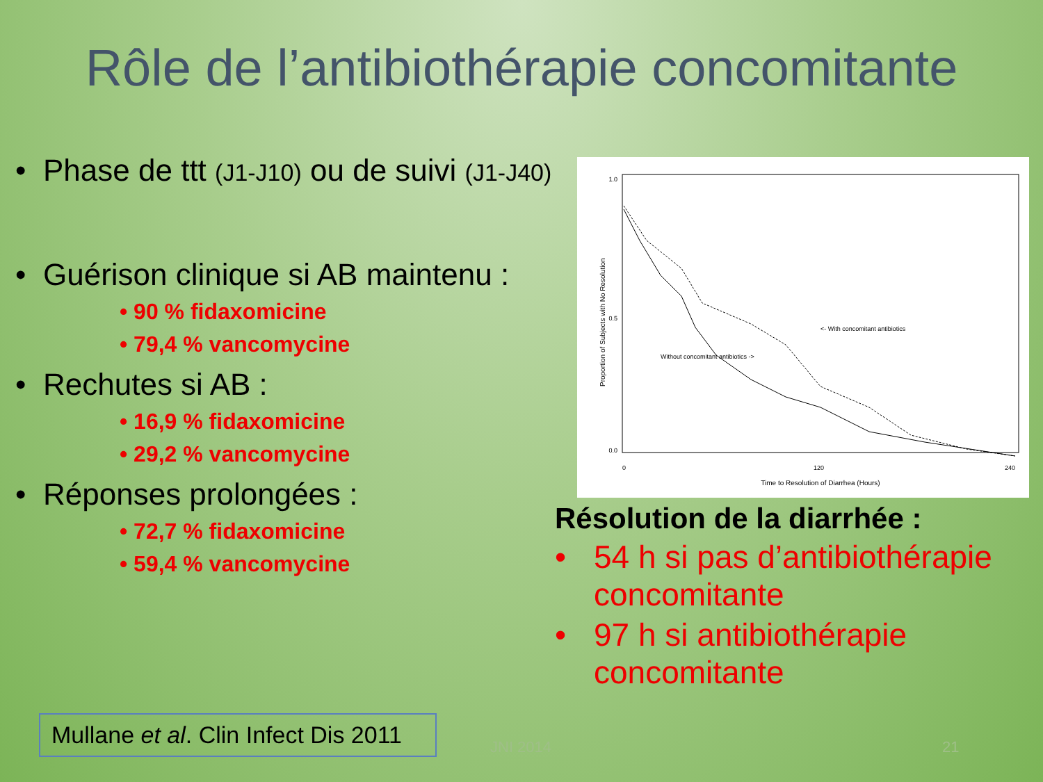Rôle de l’antibiothérapie concomitante
• Phase de ttt (J1-J10) ou de suivi (J1-J40)
• Guérison clinique si AB maintenu :
• 90 % fidaxomicine
• 79,4 % vancomycine
• Rechutes si AB :
• 16,9 % fidaxomicine
• 29,2 % vancomycine
• Réponses prolongées :
• 72,7 % fidaxomicine
• 59,4 % vancomycine
1.0
0.5
0.0
0
120
240
Time to Resolution of Diarrhea (Hours)
Proportion of Subjects with No Resolution
<- With concomitant antibiotics
Without concomitant antibiotics ->
Résolution de la diarrhée :
• 54 h si pas d’antibiothérapie concomitante
• 97 h si antibiothérapie concomitante
Mullane et al. Clin Infect Dis 2011
JNI 2014 21